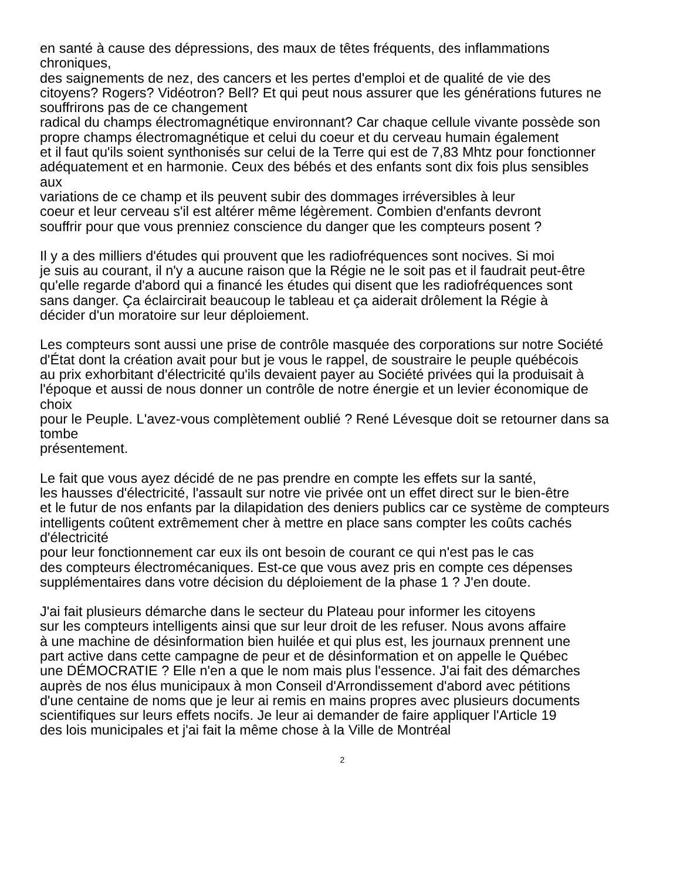en santé à cause des dépressions, des maux de têtes fréquents, des inflammations
chroniques,
des saignements de nez, des cancers et les pertes d'emploi et de qualité de vie des
citoyens? Rogers? Vidéotron? Bell? Et qui peut nous assurer que les générations futures ne
souffrirons pas de ce changement
radical du champs électromagnétique environnant? Car chaque cellule vivante possède son
propre champs électromagnétique et celui du coeur et du cerveau humain également
et il faut qu'ils soient synthonisés sur celui de la Terre qui est de 7,83 Mhtz pour fonctionner
adéquatement et en harmonie. Ceux des bébés et des enfants sont dix fois plus sensibles
aux
variations de ce champ et ils peuvent subir des dommages irréversibles à leur
coeur et leur cerveau s'il est altérer même légèrement. Combien d'enfants devront
souffrir pour que vous prenniez conscience du danger que les compteurs posent ?
Il y a des milliers d'études qui prouvent que les radiofréquences sont nocives. Si moi
je suis au courant, il n'y a aucune raison que la Régie ne le soit pas et il faudrait peut-être
qu'elle regarde d'abord qui a financé les études qui disent que les radiofréquences sont
sans danger. Ça éclaircirait beaucoup le tableau et ça aiderait drôlement la Régie à
décider d'un moratoire sur leur déploiement.
Les compteurs sont aussi une prise de contrôle masquée des corporations sur notre Société
d'État dont la création avait pour but je vous le rappel, de soustraire le peuple québécois
au prix exhorbitant d'électricité qu'ils devaient payer au Société privées qui la produisait à
l'époque et aussi de nous donner un contrôle de notre énergie et un levier économique de
choix
pour le Peuple. L'avez-vous complètement oublié ? René Lévesque doit se retourner dans sa
tombe
présentement.
Le fait que vous ayez décidé de ne pas prendre en compte les effets sur la santé,
les hausses d'électricité, l'assault sur notre vie privée ont un effet direct sur le bien-être
et le futur de nos enfants par la dilapidation des deniers publics car ce système de compteurs
intelligents coûtent extrêmement cher à mettre en place sans compter les coûts cachés
d'électricité
pour leur fonctionnement car eux ils ont besoin de courant ce qui n'est pas le cas
des compteurs électromécaniques. Est-ce que vous avez pris en compte ces dépenses
supplémentaires dans votre décision du déploiement de la phase 1 ? J'en doute.
J'ai fait plusieurs démarche dans le secteur du Plateau pour informer les citoyens
sur les compteurs intelligents ainsi que sur leur droit de les refuser. Nous avons affaire
à une machine de désinformation bien huilée et qui plus est, les journaux prennent une
part active dans cette campagne de peur et de désinformation et on appelle le Québec
une DÉMOCRATIE ? Elle n'en a que le nom mais plus l'essence. J'ai fait des démarches
auprès de nos élus municipaux à mon Conseil d'Arrondissement d'abord avec pétitions
d'une centaine de noms que je leur ai remis en mains propres avec plusieurs documents
scientifiques sur leurs effets nocifs. Je leur ai demander de faire appliquer l'Article 19
des lois municipales et j'ai fait la même chose à la Ville de Montréal
2